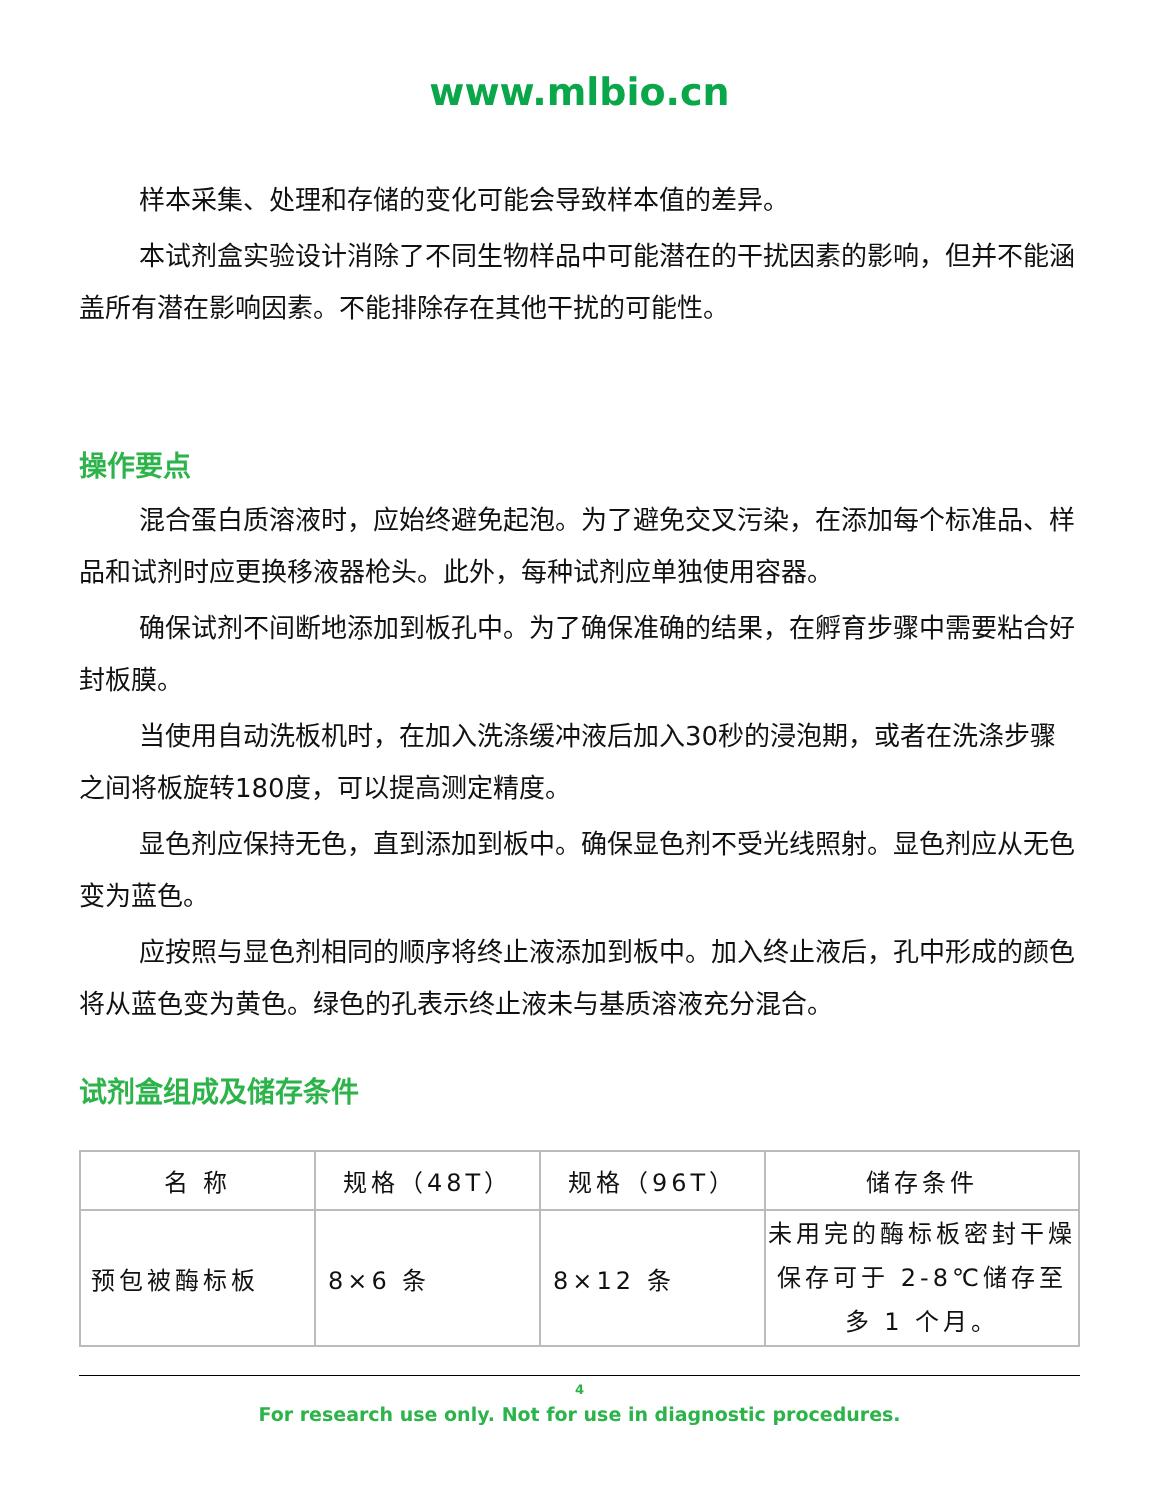www.mlbio.cn
样本采集、处理和存储的变化可能会导致样本值的差异。
本试剂盒实验设计消除了不同生物样品中可能潜在的干扰因素的影响，但并不能涵盖所有潜在影响因素。不能排除存在其他干扰的可能性。
操作要点
混合蛋白质溶液时，应始终避免起泡。为了避免交叉污染，在添加每个标准品、样品和试剂时应更换移液器枪头。此外，每种试剂应单独使用容器。
确保试剂不间断地添加到板孔中。为了确保准确的结果，在孵育步骤中需要粘合好封板膜。
当使用自动洗板机时，在加入洗涤缓冲液后加入30秒的浸泡期，或者在洗涤步骤之间将板旋转180度，可以提高测定精度。
显色剂应保持无色，直到添加到板中。确保显色剂不受光线照射。显色剂应从无色变为蓝色。
应按照与显色剂相同的顺序将终止液添加到板中。加入终止液后，孔中形成的颜色将从蓝色变为黄色。绿色的孔表示终止液未与基质溶液充分混合。
试剂盒组成及储存条件
| 名 称 | 规格（48T） | 规格（96T） | 储存条件 |
| --- | --- | --- | --- |
| 预包被酶标板 | 8×6 条 | 8×12 条 | 未用完的酶标板密封干燥保存可于 2-8℃储存至多 1 个月。 |
4
For research use only. Not for use in diagnostic procedures.